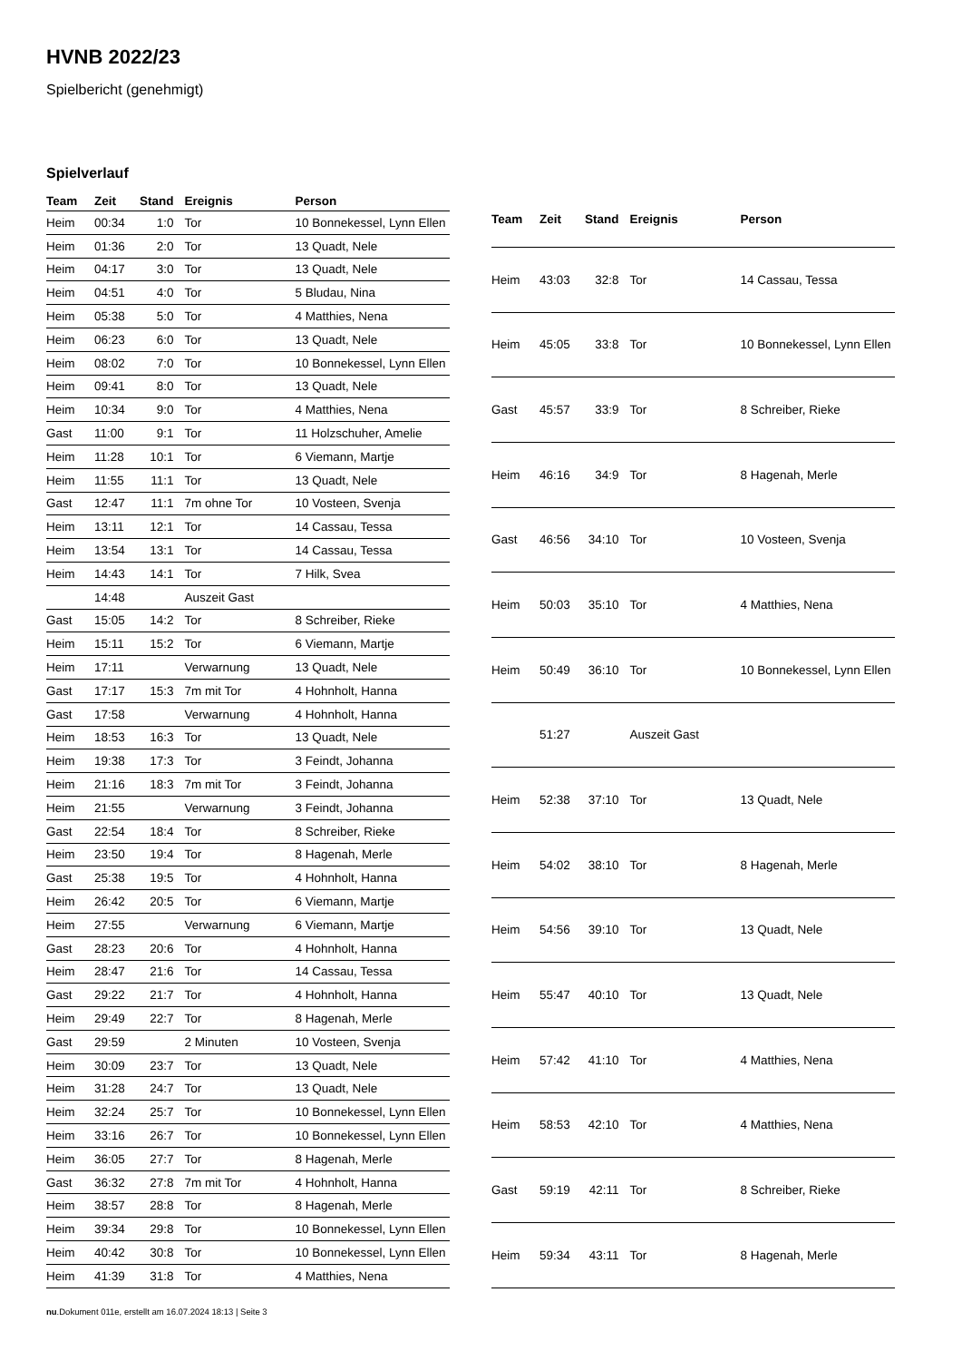HVNB 2022/23
Spielbericht (genehmigt)
Spielverlauf
| Team | Zeit | Stand | Ereignis | Person |
| --- | --- | --- | --- | --- |
| Heim | 00:34 | 1:0 | Tor | 10 Bonnekessel, Lynn Ellen |
| Heim | 01:36 | 2:0 | Tor | 13 Quadt, Nele |
| Heim | 04:17 | 3:0 | Tor | 13 Quadt, Nele |
| Heim | 04:51 | 4:0 | Tor | 5 Bludau, Nina |
| Heim | 05:38 | 5:0 | Tor | 4 Matthies, Nena |
| Heim | 06:23 | 6:0 | Tor | 13 Quadt, Nele |
| Heim | 08:02 | 7:0 | Tor | 10 Bonnekessel, Lynn Ellen |
| Heim | 09:41 | 8:0 | Tor | 13 Quadt, Nele |
| Heim | 10:34 | 9:0 | Tor | 4 Matthies, Nena |
| Gast | 11:00 | 9:1 | Tor | 11 Holzschuher, Amelie |
| Heim | 11:28 | 10:1 | Tor | 6 Viemann, Martje |
| Heim | 11:55 | 11:1 | Tor | 13 Quadt, Nele |
| Gast | 12:47 | 11:1 | 7m ohne Tor | 10 Vosteen, Svenja |
| Heim | 13:11 | 12:1 | Tor | 14 Cassau, Tessa |
| Heim | 13:54 | 13:1 | Tor | 14 Cassau, Tessa |
| Heim | 14:43 | 14:1 | Tor | 7 Hilk, Svea |
| | 14:48 | | Auszeit Gast | |
| Gast | 15:05 | 14:2 | Tor | 8 Schreiber, Rieke |
| Heim | 15:11 | 15:2 | Tor | 6 Viemann, Martje |
| Heim | 17:11 | | Verwarnung | 13 Quadt, Nele |
| Gast | 17:17 | 15:3 | 7m mit Tor | 4 Hohnholt, Hanna |
| Gast | 17:58 | | Verwarnung | 4 Hohnholt, Hanna |
| Heim | 18:53 | 16:3 | Tor | 13 Quadt, Nele |
| Heim | 19:38 | 17:3 | Tor | 3 Feindt, Johanna |
| Heim | 21:16 | 18:3 | 7m mit Tor | 3 Feindt, Johanna |
| Heim | 21:55 | | Verwarnung | 3 Feindt, Johanna |
| Gast | 22:54 | 18:4 | Tor | 8 Schreiber, Rieke |
| Heim | 23:50 | 19:4 | Tor | 8 Hagenah, Merle |
| Gast | 25:38 | 19:5 | Tor | 4 Hohnholt, Hanna |
| Heim | 26:42 | 20:5 | Tor | 6 Viemann, Martje |
| Heim | 27:55 | | Verwarnung | 6 Viemann, Martje |
| Gast | 28:23 | 20:6 | Tor | 4 Hohnholt, Hanna |
| Heim | 28:47 | 21:6 | Tor | 14 Cassau, Tessa |
| Gast | 29:22 | 21:7 | Tor | 4 Hohnholt, Hanna |
| Heim | 29:49 | 22:7 | Tor | 8 Hagenah, Merle |
| Gast | 29:59 | | 2 Minuten | 10 Vosteen, Svenja |
| Heim | 30:09 | 23:7 | Tor | 13 Quadt, Nele |
| Heim | 31:28 | 24:7 | Tor | 13 Quadt, Nele |
| Heim | 32:24 | 25:7 | Tor | 10 Bonnekessel, Lynn Ellen |
| Heim | 33:16 | 26:7 | Tor | 10 Bonnekessel, Lynn Ellen |
| Heim | 36:05 | 27:7 | Tor | 8 Hagenah, Merle |
| Gast | 36:32 | 27:8 | 7m mit Tor | 4 Hohnholt, Hanna |
| Heim | 38:57 | 28:8 | Tor | 8 Hagenah, Merle |
| Heim | 39:34 | 29:8 | Tor | 10 Bonnekessel, Lynn Ellen |
| Heim | 40:42 | 30:8 | Tor | 10 Bonnekessel, Lynn Ellen |
| Heim | 41:39 | 31:8 | Tor | 4 Matthies, Nena |
| Team | Zeit | Stand | Ereignis | Person |
| --- | --- | --- | --- | --- |
| Heim | 43:03 | 32:8 | Tor | 14 Cassau, Tessa |
| Heim | 45:05 | 33:8 | Tor | 10 Bonnekessel, Lynn Ellen |
| Gast | 45:57 | 33:9 | Tor | 8 Schreiber, Rieke |
| Heim | 46:16 | 34:9 | Tor | 8 Hagenah, Merle |
| Gast | 46:56 | 34:10 | Tor | 10 Vosteen, Svenja |
| Heim | 50:03 | 35:10 | Tor | 4 Matthies, Nena |
| Heim | 50:49 | 36:10 | Tor | 10 Bonnekessel, Lynn Ellen |
| | 51:27 | | Auszeit Gast | |
| Heim | 52:38 | 37:10 | Tor | 13 Quadt, Nele |
| Heim | 54:02 | 38:10 | Tor | 8 Hagenah, Merle |
| Heim | 54:56 | 39:10 | Tor | 13 Quadt, Nele |
| Heim | 55:47 | 40:10 | Tor | 13 Quadt, Nele |
| Heim | 57:42 | 41:10 | Tor | 4 Matthies, Nena |
| Heim | 58:53 | 42:10 | Tor | 4 Matthies, Nena |
| Gast | 59:19 | 42:11 | Tor | 8 Schreiber, Rieke |
| Heim | 59:34 | 43:11 | Tor | 8 Hagenah, Merle |
nu.Dokument 011e, erstellt am 16.07.2024 18:13 | Seite 3